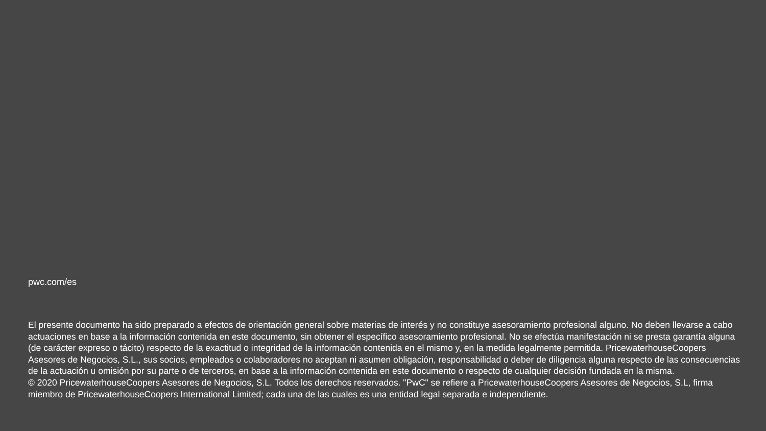pwc.com/es
El presente documento ha sido preparado a efectos de orientación general sobre materias de interés y no constituye asesoramiento profesional alguno. No deben llevarse a cabo actuaciones en base a la información contenida en este documento, sin obtener el específico asesoramiento profesional. No se efectúa manifestación ni se presta garantía alguna (de carácter expreso o tácito) respecto de la exactitud o integridad de la información contenida en el mismo y, en la medida legalmente permitida. PricewaterhouseCoopers Asesores de Negocios, S.L., sus socios, empleados o colaboradores no aceptan ni asumen obligación, responsabilidad o deber de diligencia alguna respecto de las consecuencias de la actuación u omisión por su parte o de terceros, en base a la información contenida en este documento o respecto de cualquier decisión fundada en la misma.
© 2020 PricewaterhouseCoopers Asesores de Negocios, S.L. Todos los derechos reservados. "PwC" se refiere a PricewaterhouseCoopers Asesores de Negocios, S.L, firma miembro de PricewaterhouseCoopers International Limited; cada una de las cuales es una entidad legal separada e independiente.